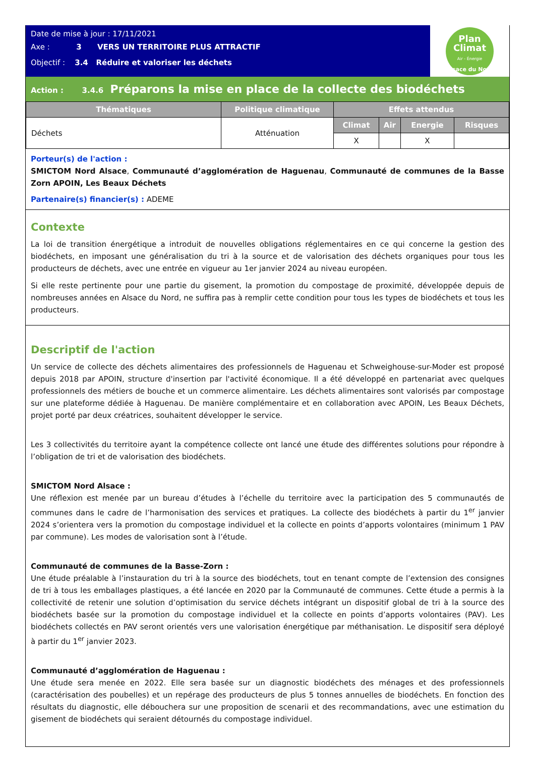Date de mise à jour : 17/11/2021
Axe : 3 VERS UN TERRITOIRE PLUS ATTRACTIF
Objectif : 3.4 Réduire et valoriser les déchets
Plan
Climat
Air - Énergie
Alsace du Nord
Action : 3.4.6 Préparons la mise en place de la collecte des biodéchets
| Thématiques | Politique climatique | Effets attendus | | | |
| --- | --- | --- | --- | --- | --- |
| Déchets | Atténuation | Climat | Air | Energie | Risques |
| | | X | | X | |
Porteur(s) de l'action :
SMICTOM Nord Alsace, Communauté d’agglomération de Haguenau, Communauté de communes de la Basse Zorn APOIN, Les Beaux Déchets
Partenaire(s) financier(s) : ADEME
Contexte
La loi de transition énergétique a introduit de nouvelles obligations réglementaires en ce qui concerne la gestion des biodéchets, en imposant une généralisation du tri à la source et de valorisation des déchets organiques pour tous les producteurs de déchets, avec une entrée en vigueur au 1er janvier 2024 au niveau européen.
Si elle reste pertinente pour une partie du gisement, la promotion du compostage de proximité, développée depuis de nombreuses années en Alsace du Nord, ne suffira pas à remplir cette condition pour tous les types de biodéchets et tous les producteurs.
Descriptif de l'action
Un service de collecte des déchets alimentaires des professionnels de Haguenau et Schweighouse-sur-Moder est proposé depuis 2018 par APOIN, structure d'insertion par l'activité économique. Il a été développé en partenariat avec quelques professionnels des métiers de bouche et un commerce alimentaire. Les déchets alimentaires sont valorisés par compostage sur une plateforme dédiée à Haguenau. De manière complémentaire et en collaboration avec APOIN, Les Beaux Déchets, projet porté par deux créatrices, souhaitent développer le service.
Les 3 collectivités du territoire ayant la compétence collecte ont lancé une étude des différentes solutions pour répondre à l’obligation de tri et de valorisation des biodéchets.
SMICTOM Nord Alsace :
Une réflexion est menée par un bureau d’études à l’échelle du territoire avec la participation des 5 communautés de communes dans le cadre de l’harmonisation des services et pratiques. La collecte des biodéchets à partir du 1<sup>er</sup> janvier 2024 s’orientera vers la promotion du compostage individuel et la collecte en points d’apports volontaires (minimum 1 PAV par commune). Les modes de valorisation sont à l’étude.
Communauté de communes de la Basse-Zorn :
Une étude préalable à l’instauration du tri à la source des biodéchets, tout en tenant compte de l’extension des consignes de tri à tous les emballages plastiques, a été lancée en 2020 par la Communauté de communes. Cette étude a permis à la collectivité de retenir une solution d’optimisation du service déchets intégrant un dispositif global de tri à la source des biodéchets basée sur la promotion du compostage individuel et la collecte en points d’apports volontaires (PAV). Les biodéchets collectés en PAV seront orientés vers une valorisation énergétique par méthanisation. Le dispositif sera déployé à partir du 1<sup>er</sup> janvier 2023.
Communauté d’agglomération de Haguenau :
Une étude sera menée en 2022. Elle sera basée sur un diagnostic biodéchets des ménages et des professionnels (caractérisation des poubelles) et un repérage des producteurs de plus 5 tonnes annuelles de biodéchets. En fonction des résultats du diagnostic, elle débouchera sur une proposition de scenarii et des recommandations, avec une estimation du gisement de biodéchets qui seraient détournés du compostage individuel.